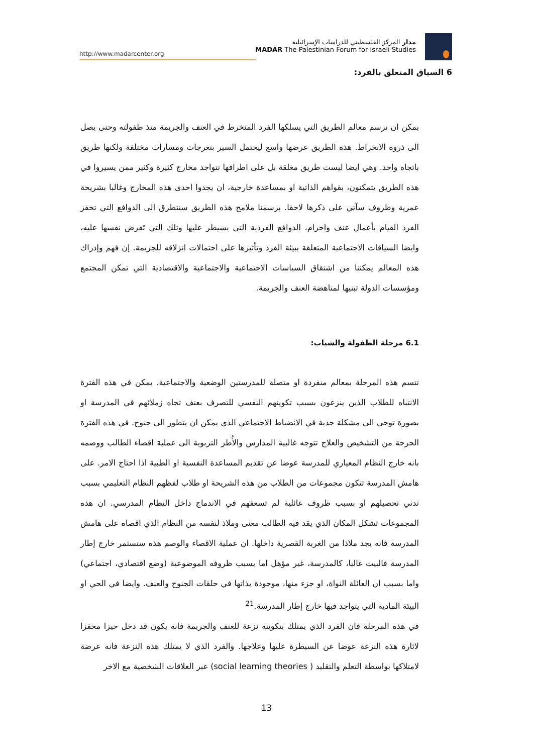http://www.madarcenter.org
مدار المركز الفلسطيني للدراسات الإسرائيلية
MADAR The Palestinian Forum for Israeli Studies
6 السياق المتعلق بالفرد:
يمكن ان نرسم معالم الطريق التي يسلكها الفرد المنخرط في العنف والجريمة منذ طفولته وحتى يصل الى ذروة الانخراط. هذه الطريق عرضها واسع ليحتمل السير بتعرجات ومسارات مختلفة ولكنها طريق باتجاه واحد. وهي ايضا ليست طريق مغلقة بل على اطرافها تتواجد مخارج كثيرة وكثير ممن يسيروا في هذه الطريق يتمكنون، بقواهم الذاتية او بمساعدة خارجية، ان يجدوا احدى هذه المخارج وغالبا بشريحة عمرية وظروف سآتي على ذكرها لاحقا. برسمنا ملامح هذه الطريق سنتطرق الى الدوافع التي تحفز الفرد القيام بأعمال عنف واجرام، الدوافع الفردية التي يسيطر عليها وتلك التي تَفرض نفسها عليه، وايضا السياقات الاجتماعية المتعلقة ببيئة الفرد وتأثيرها على احتمالات انزلاقه للجريمة. إن فهم وإدراك هذه المعالم يمكننا من اشتقاق السياسات الاجتماعية والاجتماعية والاقتصادية التي تمكن المجتمع ومؤسسات الدولة تبنيها لمناهضة العنف والجريمة.
6.1 مرحلة الطفولة والشباب:
تتسم هذه المرحلة بمعالم منفردة او متصلة للمدرستين الوضعية والاجتماعية. يمكن في هذه الفترة الانتباه للطلاب الذين ينزعون بسبب تكوينهم النفسي للتصرف بعنف تجاه زملائهم في المدرسة او بصورة توحي الى مشكلة جدية في الانضباط الاجتماعي الذي يمكن ان يتطور الى جنوح. في هذه الفترة الحرجة من التشخيص والعلاج تتوجه غالبية المدارس والأُطر التربوية الى عملية اقصاء الطالب ووصمه بانه خارج النظام المعياري للمدرسة عوضا عن تقديم المساعدة النفسية او الطبية اذا احتاج الامر. على هامش المدرسة تتكون مجموعات من الطلاب من هذه الشريحة او طلاب لفظهم النظام التعليمي بسبب تدني تحصيلهم او بسبب ظروف عائلية لم تسعفهم في الاندماج داخل النظام المدرسي. ان هذه المجموعات تشكل المكان الذي يقد فيه الطالب معنى وملاذ لنفسه من النظام الذي اقصاه على هامش المدرسة فانه يجد ملاذا من الغربة القصرية داخلها. ان عملية الاقصاء والوصم هذه ستستمر خارج إطار المدرسة فالبيت غالبا، كالمدرسة، غير مؤهل اما بسبب ظروفه الموضوعية (وضع اقتصادي، اجتماعي) واما بسبب ان العائلة النواة، او جزء منها، موجودة بذاتها في حلقات الجنوح والعنف. وايضا في الحي او البيئة المادية التي يتواجد فيها خارج إطار المدرسة.<sup>21</sup>
في هذه المرحلة فان الفرد الذي يمتلك بتكوينه نزعة للعنف والجريمة فانه يكون قد دخل حيزا محفزا لاثارة هذه النزعة عوضا عن السيطرة عليها وعلاجها. والفرد الذي لا يمتلك هذه النزعة فانه عرضة لامتلاكها بواسطة التعلم والتقليد ( social learning theories) عبر العلاقات الشخصية مع الاخر
13